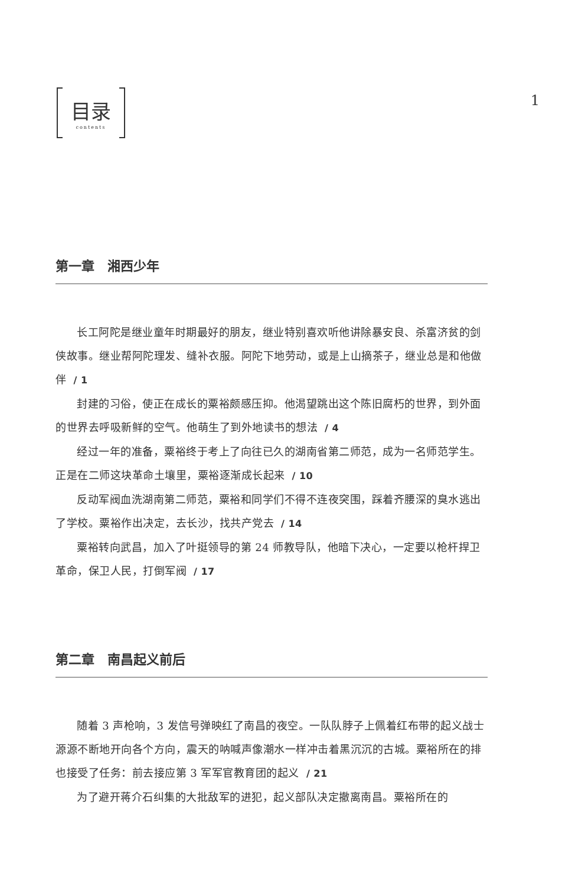目录
contents
1
第一章　湘西少年
长工阿陀是继业童年时期最好的朋友，继业特别喜欢听他讲除暴安良、杀富济贫的剑侠故事。继业帮阿陀理发、缝补衣服。阿陀下地劳动，或是上山摘茶子，继业总是和他做伴 / 1
封建的习俗，使正在成长的粟裕颇感压抑。他渴望跳出这个陈旧腐朽的世界，到外面的世界去呼吸新鲜的空气。他萌生了到外地读书的想法 / 4
经过一年的准备，粟裕终于考上了向往已久的湖南省第二师范，成为一名师范学生。正是在二师这块革命土壤里，粟裕逐渐成长起来 / 10
反动军阀血洗湖南第二师范，粟裕和同学们不得不连夜突围，踩着齐腰深的臭水逃出了学校。粟裕作出决定，去长沙，找共产党去 / 14
粟裕转向武昌，加入了叶挺领导的第 24 师教导队，他暗下决心，一定要以枪杆捍卫革命，保卫人民，打倒军阀 / 17
第二章　南昌起义前后
随着 3 声枪响，3 发信号弹映红了南昌的夜空。一队队脖子上佩着红布带的起义战士源源不断地开向各个方向，震天的呐喊声像潮水一样冲击着黑沉沉的古城。粟裕所在的排也接受了任务：前去接应第 3 军军官教育团的起义 / 21
为了避开蒋介石纠集的大批敌军的进犯，起义部队决定撤离南昌。粟裕所在的